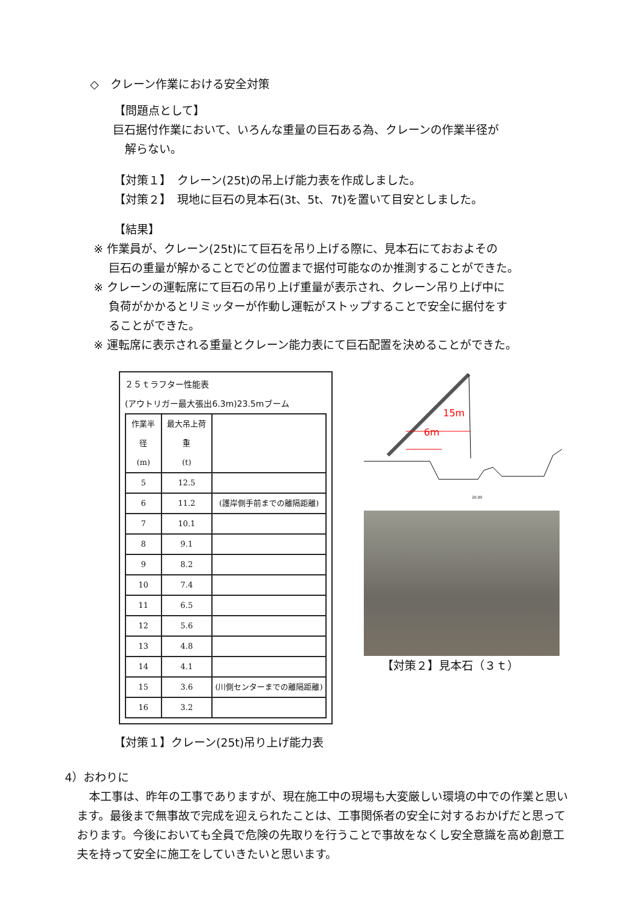◇　クレーン作業における安全対策
【問題点として】
巨石据付作業において、いろんな重量の巨石ある為、クレーンの作業半径が
解らない。
【対策１】　クレーン(25t)の吊上げ能力表を作成しました。
【対策２】　現地に巨石の見本石(3t、5t、7t)を置いて目安としました。
【結果】
※ 作業員が、クレーン(25t)にて巨石を吊り上げる際に、見本石にておおよその
　 巨石の重量が解かることでどの位置まで据付可能なのか推測することができた。
※ クレーンの運転席にて巨石の吊り上げ重量が表示され、クレーン吊り上げ中に
　 負荷がかかるとリミッターが作動し運転がストップすることで安全に据付をす
　 ることができた。
※ 運転席に表示される重量とクレーン能力表にて巨石配置を決めることができた。
２５ｔラフター性能表
(アウトリガー最大張出6.3m)23.5mブーム
| 作業半径 (m) | 最大吊上荷重 (t) | |
| --- | --- | --- |
| 5 | 12.5 | |
| 6 | 11.2 | (護岸側手前までの離隔距離) |
| 7 | 10.1 | |
| 8 | 9.1 | |
| 9 | 8.2 | |
| 10 | 7.4 | |
| 11 | 6.5 | |
| 12 | 5.6 | |
| 13 | 4.8 | |
| 14 | 4.1 | |
| 15 | 3.6 | (川側センターまでの離隔距離) |
| 16 | 3.2 | |
【対策１】クレーン(25t)吊り上げ能力表
15m
6m
20.00
【対策２】見本石（３ｔ）
4）おわりに
本工事は、昨年の工事でありますが、現在施工中の現場も大変厳しい環境の中での作業と思います。最後まで無事故で完成を迎えられたことは、工事関係者の安全に対するおかげだと思っております。今後においても全員で危険の先取りを行うことで事故をなくし安全意識を高め創意工夫を持って安全に施工をしていきたいと思います。